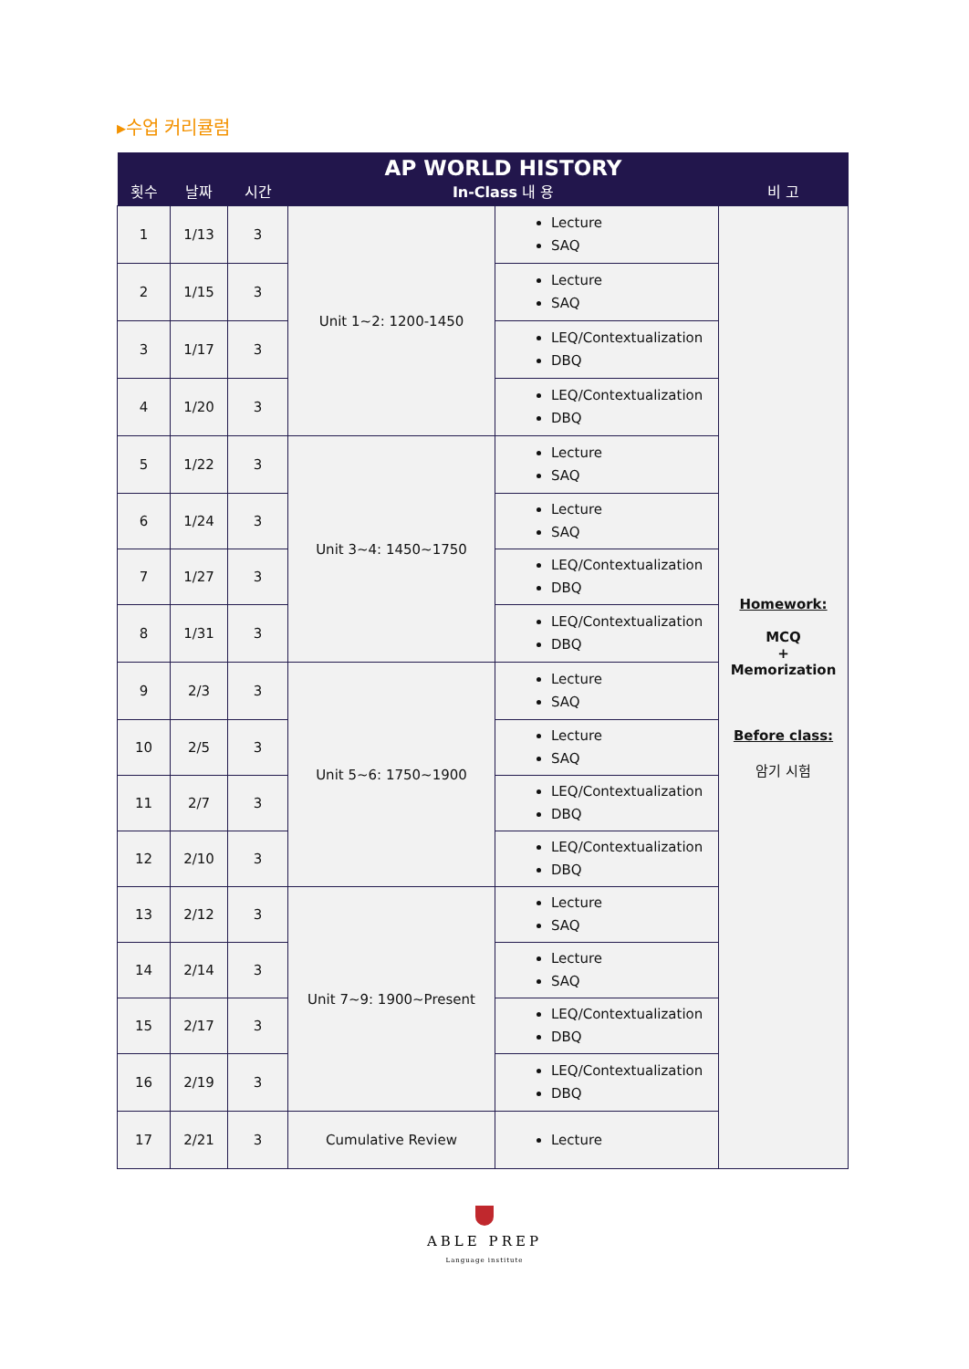▸수업 커리큘럼
| 횟수 | 날짜 | 시간 | AP WORLD HISTORY In-Class 내 용 | | 비 고 |
| --- | --- | --- | --- | --- | --- |
| 1 | 1/13 | 3 | Unit 1~2: 1200-1450 | Lecture SAQ | Homework: MCQ + Memorization Before class: 암기 시험 |
| 2 | 1/15 | 3 | | Lecture SAQ | |
| 3 | 1/17 | 3 | | LEQ/Contextualization DBQ | |
| 4 | 1/20 | 3 | | LEQ/Contextualization DBQ | |
| 5 | 1/22 | 3 | Unit 3~4: 1450~1750 | Lecture SAQ | |
| 6 | 1/24 | 3 | | Lecture SAQ | |
| 7 | 1/27 | 3 | | LEQ/Contextualization DBQ | |
| 8 | 1/31 | 3 | | LEQ/Contextualization DBQ | |
| 9 | 2/3 | 3 | Unit 5~6: 1750~1900 | Lecture SAQ | |
| 10 | 2/5 | 3 | | Lecture SAQ | |
| 11 | 2/7 | 3 | | LEQ/Contextualization DBQ | |
| 12 | 2/10 | 3 | | LEQ/Contextualization DBQ | |
| 13 | 2/12 | 3 | Unit 7~9: 1900~Present | Lecture SAQ | |
| 14 | 2/14 | 3 | | Lecture SAQ | |
| 15 | 2/17 | 3 | | LEQ/Contextualization DBQ | |
| 16 | 2/19 | 3 | | LEQ/Contextualization DBQ | |
| 17 | 2/21 | 3 | Cumulative Review | Lecture | |
ABLE PREP
Language institute